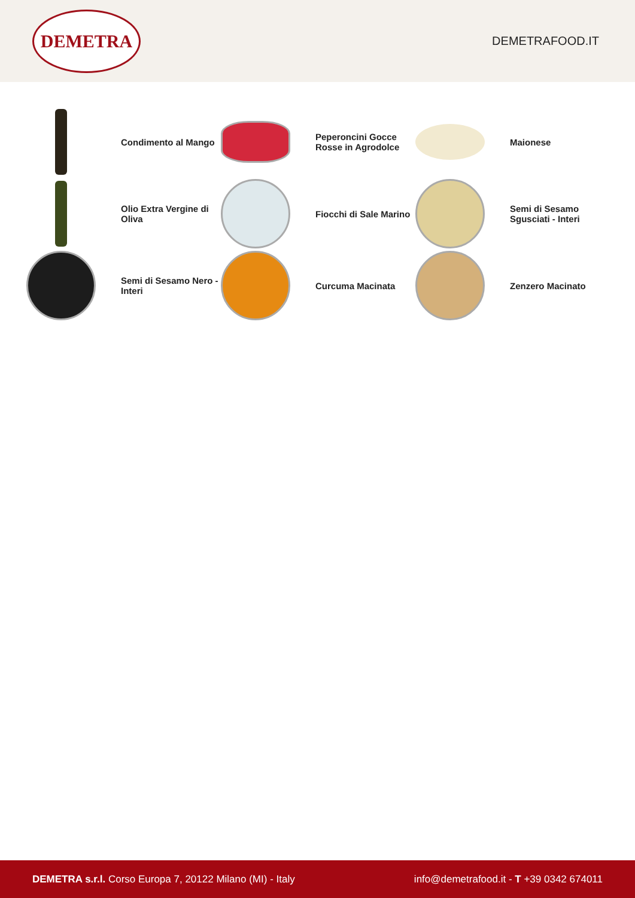DEMETRA
DEMETRAFOOD.IT
Condimento al Mango
Peperoncini Gocce
Rosse in Agrodolce
Maionese
Olio Extra Vergine di
Oliva
Fiocchi di Sale Marino
Semi di Sesamo
Sgusciati - Interi
Semi di Sesamo Nero -
Interi
Curcuma Macinata
Zenzero Macinato
DEMETRA s.r.l. Corso Europa 7, 20122 Milano (MI) - Italy
info@demetrafood.it - T +39 0342 674011